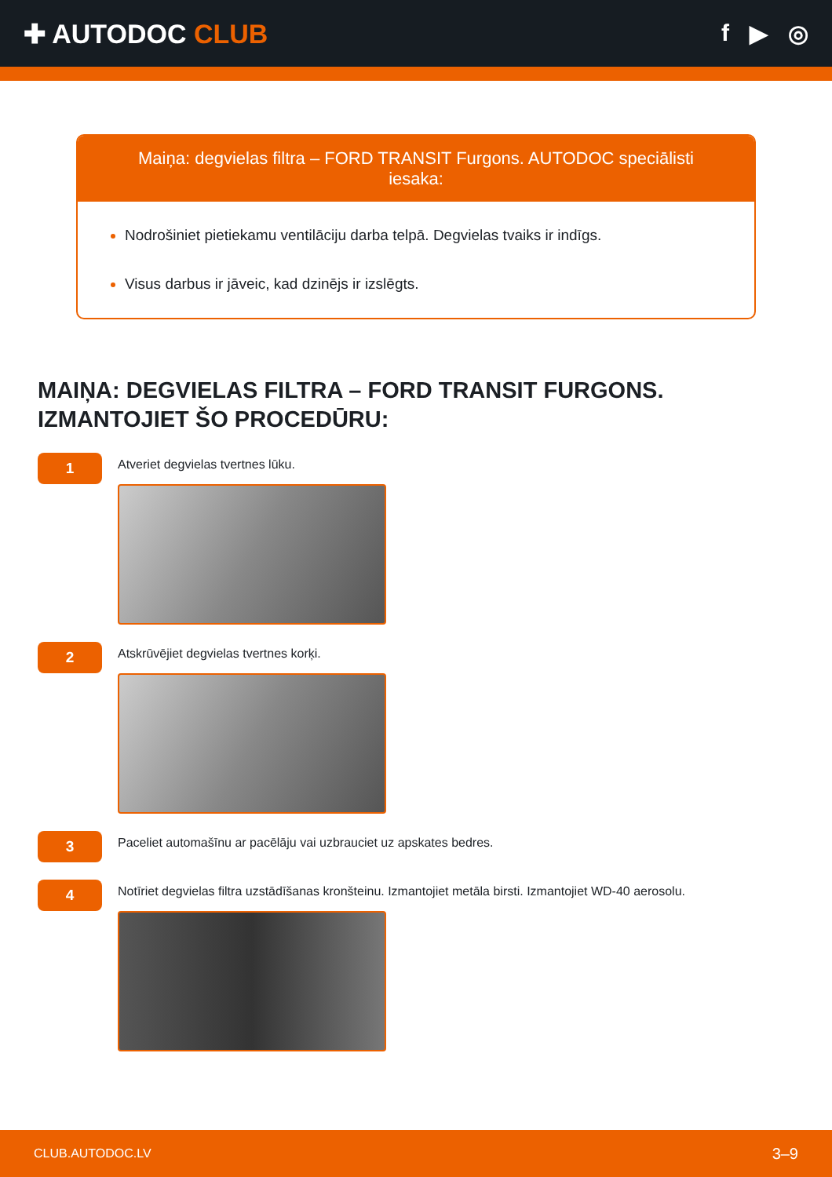✚ AUTODOC CLUB f ▶ ◎
Maiņa: degvielas filtra – FORD TRANSIT Furgons. AUTODOC speciālisti iesaka:
Nodrošiniet pietiekamu ventilāciju darba telpā. Degvielas tvaiks ir indīgs.
Visus darbus ir jāveic, kad dzinējs ir izslēgts.
MAIŅA: DEGVIELAS FILTRA – FORD TRANSIT FURGONS. IZMANTOJIET ŠO PROCEDŪRU:
1
Atveriet degvielas tvertnes lūku.
2
Atskrūvējiet degvielas tvertnes korķi.
3
Paceliet automašīnu ar pacēlāju vai uzbrauciet uz apskates bedres.
4
Notīriet degvielas filtra uzstādīšanas kronšteinu. Izmantojiet metāla birsti. Izmantojiet WD-40 aerosolu.
CLUB.AUTODOC.LV 3–9